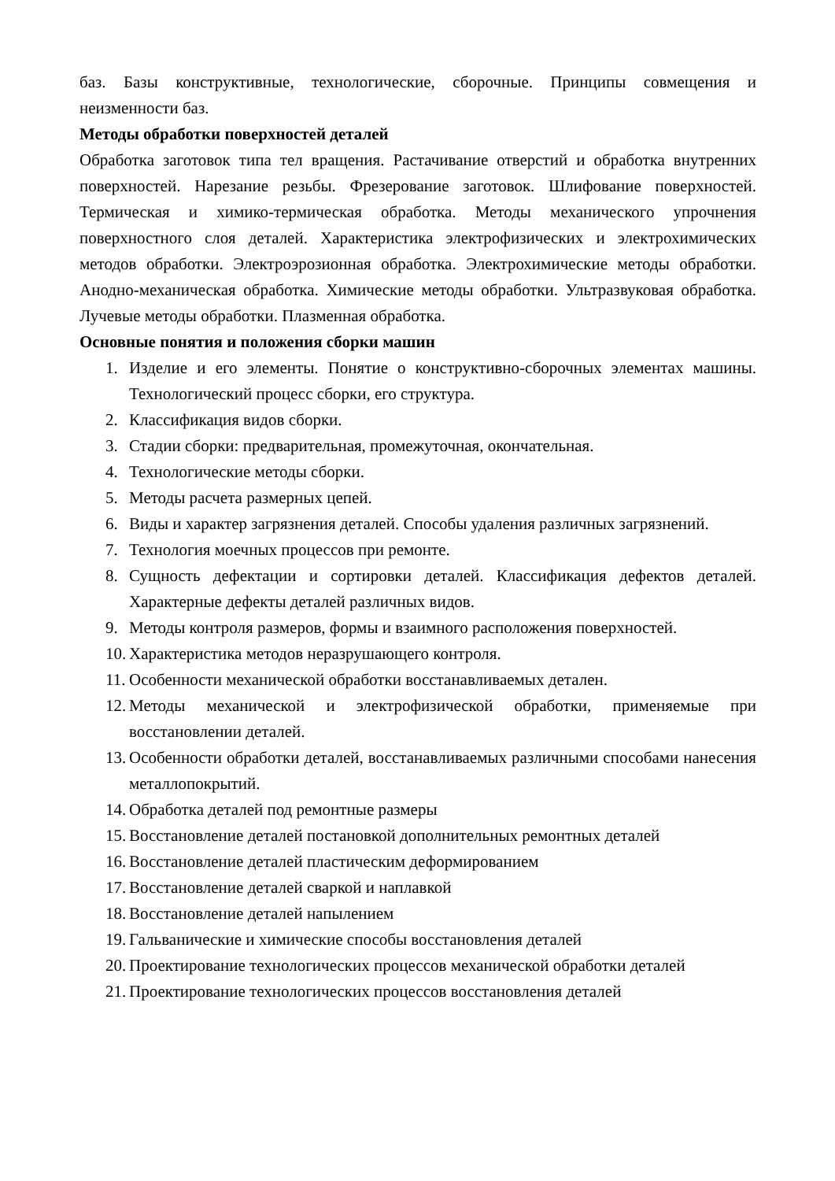баз. Базы конструктивные, технологические, сборочные. Принципы совмещения и неизменности баз.
Методы обработки поверхностей деталей
Обработка заготовок типа тел вращения. Растачивание отверстий и обработка внутренних поверхностей. Нарезание резьбы. Фрезерование заготовок. Шлифование поверхностей. Термическая и химико-термическая обработка. Методы механического упрочнения поверхностного слоя деталей. Характеристика электрофизических и электрохимических методов обработки. Электроэрозионная обработка. Электрохимические методы обработки. Анодно-механическая обработка. Химические методы обработки. Ультразвуковая обработка. Лучевые методы обработки. Плазменная обработка.
Основные понятия и положения сборки машин
1. Изделие и его элементы. Понятие о конструктивно-сборочных элементах машины. Технологический процесс сборки, его структура.
2. Классификация видов сборки.
3. Стадии сборки: предварительная, промежуточная, окончательная.
4. Технологические методы сборки.
5. Методы расчета размерных цепей.
6. Виды и характер загрязнения деталей. Способы удаления различных загрязнений.
7. Технология моечных процессов при ремонте.
8. Сущность дефектации и сортировки деталей. Классификация дефектов деталей. Характерные дефекты деталей различных видов.
9. Методы контроля размеров, формы и взаимного расположения поверхностей.
10. Характеристика методов неразрушающего контроля.
11. Особенности механической обработки восстанавливаемых детален.
12. Методы механической и электрофизической обработки, применяемые при восстановлении деталей.
13. Особенности обработки деталей, восстанавливаемых различными способами нанесения металлопокрытий.
14. Обработка деталей под ремонтные размеры
15. Восстановление деталей постановкой дополнительных ремонтных деталей
16. Восстановление деталей пластическим деформированием
17. Восстановление деталей сваркой и наплавкой
18. Восстановление деталей напылением
19. Гальванические и химические способы восстановления деталей
20. Проектирование технологических процессов механической обработки деталей
21. Проектирование технологических процессов восстановления деталей